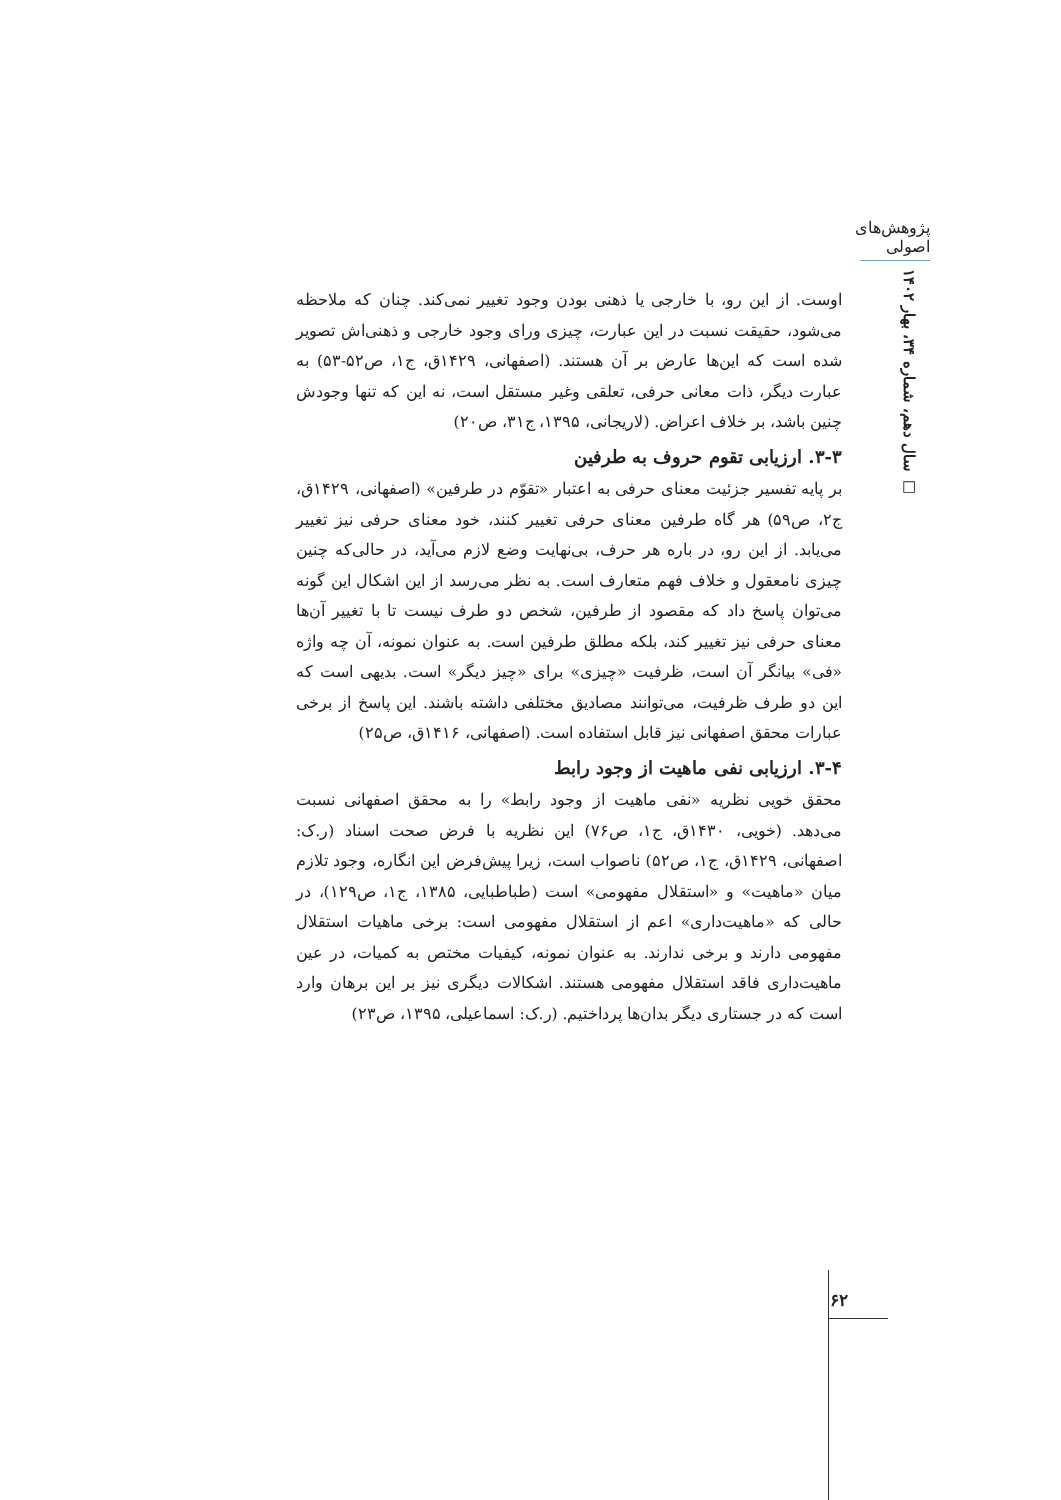پژوهش‌های اصولی
سال دهم، شماره ۳۴، بهار ۱۴۰۲ □
اوست. از این رو، با خارجی یا ذهنی بودن وجود تغییر نمی‌کند. چنان که ملاحظه می‌شود، حقیقت نسبت در این عبارت، چیزی ورای وجود خارجی و ذهنی‌اش تصویر شده است که این‌ها عارض بر آن هستند. (اصفهانی، ۱۴۲۹ق، ج۱، ص۵۲-۵۳) به عبارت دیگر، ذات معانی حرفی، تعلقی وغیر مستقل است، نه این که تنها وجودش چنین باشد، بر خلاف اعراض. (لاریجانی، ۱۳۹۵، ج۳۱، ص۲۰)
۳-۳. ارزیابی تقوم حروف به طرفین
بر پایه تفسیر جزئیت معنای حرفی به اعتبار «تقوّم در طرفین» (اصفهانی، ۱۴۲۹ق، ج۲، ص۵۹) هر گاه طرفین معنای حرفی تغییر کنند، خود معنای حرفی نیز تغییر می‌یابد. از این رو، در باره هر حرف، بی‌نهایت وضع لازم می‌آید، در حالی‌که چنین چیزی نامعقول و خلاف فهم متعارف است. به نظر می‌رسد از این اشکال این گونه می‌توان پاسخ داد که مقصود از طرفین، شخص دو طرف نیست تا با تغییر آن‌ها معنای حرفی نیز تغییر کند، بلکه مطلق طرفین است. به عنوان نمونه، آن چه واژه «فی» بیانگر آن است، ظرفیت «چیزی» برای «چیز دیگر» است. بدیهی است که این دو طرف ظرفیت، می‌توانند مصادیق مختلفی داشته باشند. این پاسخ از برخی عبارات محقق اصفهانی نیز قابل استفاده است. (اصفهانی، ۱۴۱۶ق، ص۲۵)
۳-۴. ارزیابی نفی ماهیت از وجود رابط
محقق خویی نظریه «نفی ماهیت از وجود رابط» را به محقق اصفهانی نسبت می‌دهد. (خویی، ۱۴۳۰ق، ج۱، ص۷۶) این نظریه با فرض صحت اسناد (ر.ک: اصفهانی، ۱۴۲۹ق، ج۱، ص۵۲) ناصواب است، زیرا پیش‌فرض این انگاره، وجود تلازم میان «ماهیت» و «استقلال مفهومی» است (طباطبایی، ۱۳۸۵، ج۱، ص۱۲۹)، در حالی که «ماهیت‌داری» اعم از استقلال مفهومی است: برخی ماهیات استقلال مفهومی دارند و برخی ندارند. به عنوان نمونه، کیفیات مختص به کمیات، در عین ماهیت‌داری فاقد استقلال مفهومی هستند. اشکالات دیگری نیز بر این برهان وارد است که در جستاری دیگر بدان‌ها پرداختیم. (ر.ک: اسماعیلی، ۱۳۹۵، ص۲۳)
۶۲